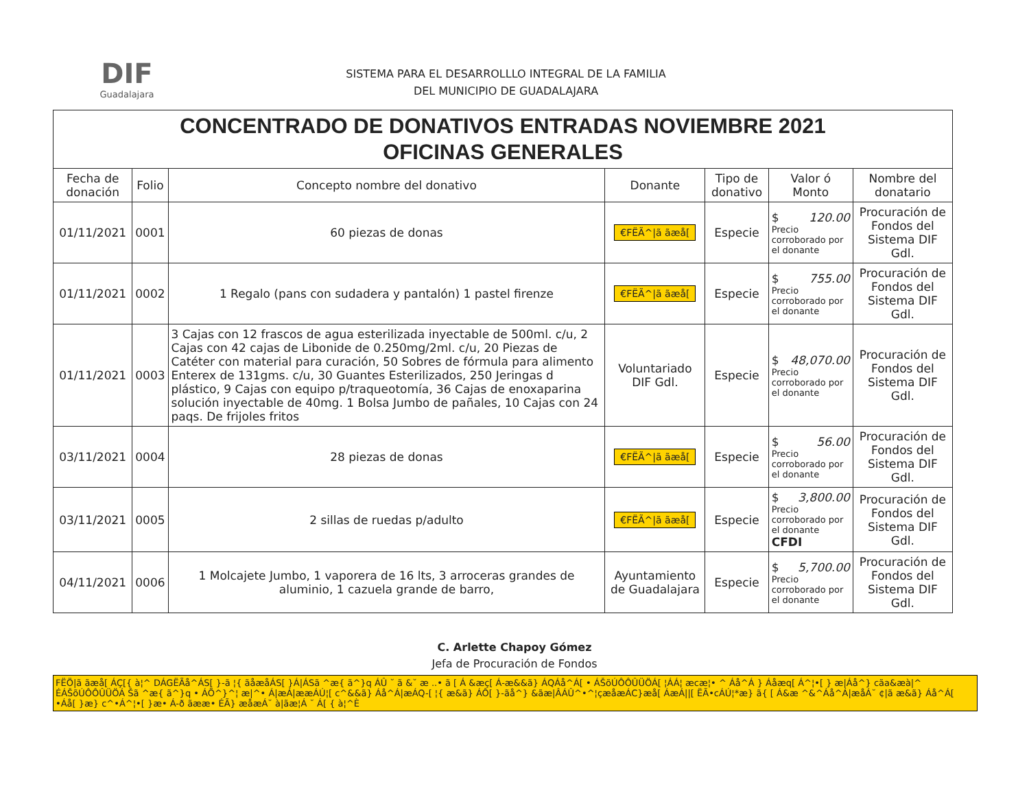DIF
Guadalajara
SISTEMA PARA EL DESARROLLLO INTEGRAL DE LA FAMILIA
DEL MUNICIPIO DE GUADALAJARA
| CONCENTRADO DE DONATIVOS ENTRADAS NOVIEMBRE 2021 OFICINAS GENERALES | | | | | | |
| Fecha de donación | Folio | Concepto nombre del donativo | Donante | Tipo de donativo | Valor ó Monto | Nombre del donatario |
| 01/11/2021 | 0001 | 60 piezas de donas | €FËÃ^/ã ãæå[ | Especie | $ 120.00 Precio corroborado por el donante | Procuración de Fondos del Sistema DIF Gdl. |
| 01/11/2021 | 0002 | 1 Regalo (pans con sudadera y pantalón) 1 pastel firenze | €FËÃ^/ã ãæå[ | Especie | $ 755.00 Precio corroborado por el donante | Procuración de Fondos del Sistema DIF Gdl. |
| 01/11/2021 | 0003 | 3 Cajas con 12 frascos de agua esterilizada inyectable de 500ml. c/u, 2 Cajas con 42 cajas de Libonide de 0.250mg/2ml. c/u, 20 Piezas de Catéter con material para curación, 50 Sobres de fórmula para alimento Enterex de 131gms. c/u, 30 Guantes Esterilizados, 250 Jeringas d plástico, 9 Cajas con equipo p/traqueotomía, 36 Cajas de enoxaparina solución inyectable de 40mg. 1 Bolsa Jumbo de pañales, 10 Cajas con 24 paqs. De frijoles fritos | Voluntariado DIF Gdl. | Especie | $ 48,070.00 Precio corroborado por el donante | Procuración de Fondos del Sistema DIF Gdl. |
| 03/11/2021 | 0004 | 28 piezas de donas | €FËÃ^/ã ãæå[ | Especie | $ 56.00 Precio corroborado por el donante | Procuración de Fondos del Sistema DIF Gdl. |
| 03/11/2021 | 0005 | 2 sillas de ruedas p/adulto | €FËÃ^/ã ãæå[ | Especie | $ 3,800.00 Precio corroborado por el donante CFDI | Procuración de Fondos del Sistema DIF Gdl. |
| 04/11/2021 | 0006 | 1 Molcajete Jumbo, 1 vaporera de 16 lts, 3 arroceras grandes de aluminio, 1 cazuela grande de barro, | Ayuntamiento de Guadalajara | Especie | $ 5,700.00 Precio corroborado por el donante | Procuración de Fondos del Sistema DIF Gdl. |
C. Arlette Chapoy Gómez
Jefa de Procuración de Fondos
FËÖ|ã ãæå[ ÁÇ[{ à¦^ DÁGËÃå^ÁS[ }-ã ¦{ ãåæåÁS[ }Á|ÁSã ^æ{ ã^}q ÁÛ ˘ ã &˘ æ ..• ã [ Á &æç[ Á-æ&&ã} ÁQÁå^Á[ • ÁŠõÚÔÔÛÜÖÁ[ ¦ÁÁ¦ æcæ¦• ^ Áå^Á } Áåæq[ Á^¦•[ } æ|Áå^} cãa&æà|^ ÉÁŠõÚÔÔÛÜÖÁ Šã ^æ{ ã^}q • ÁÕ^}^¦ æ|^• Á|æÁ|ææÁÚ¦[ c^&&ã} Áå^Á|æÁQ-[ ¦{ æ&ã} ÁÔ[ }-ãå^} &ãæ|ÂÁÛ^•^¦çæåæÁC}æå[ ÁæÁ||[ ËÃ•cÁÚ¦*æ} ã{ [ Á&æ ^&^Áå^Á|æåÁ˘ ¢|ã æ&ã} Áå^Á[ •Áå[ }æ} c^•Á^¦•[ }æ• Á-ð ãææ• ÉÃ} æåæÁ˘ à|ãæ¦Á ˘ Á[ { à¦^È